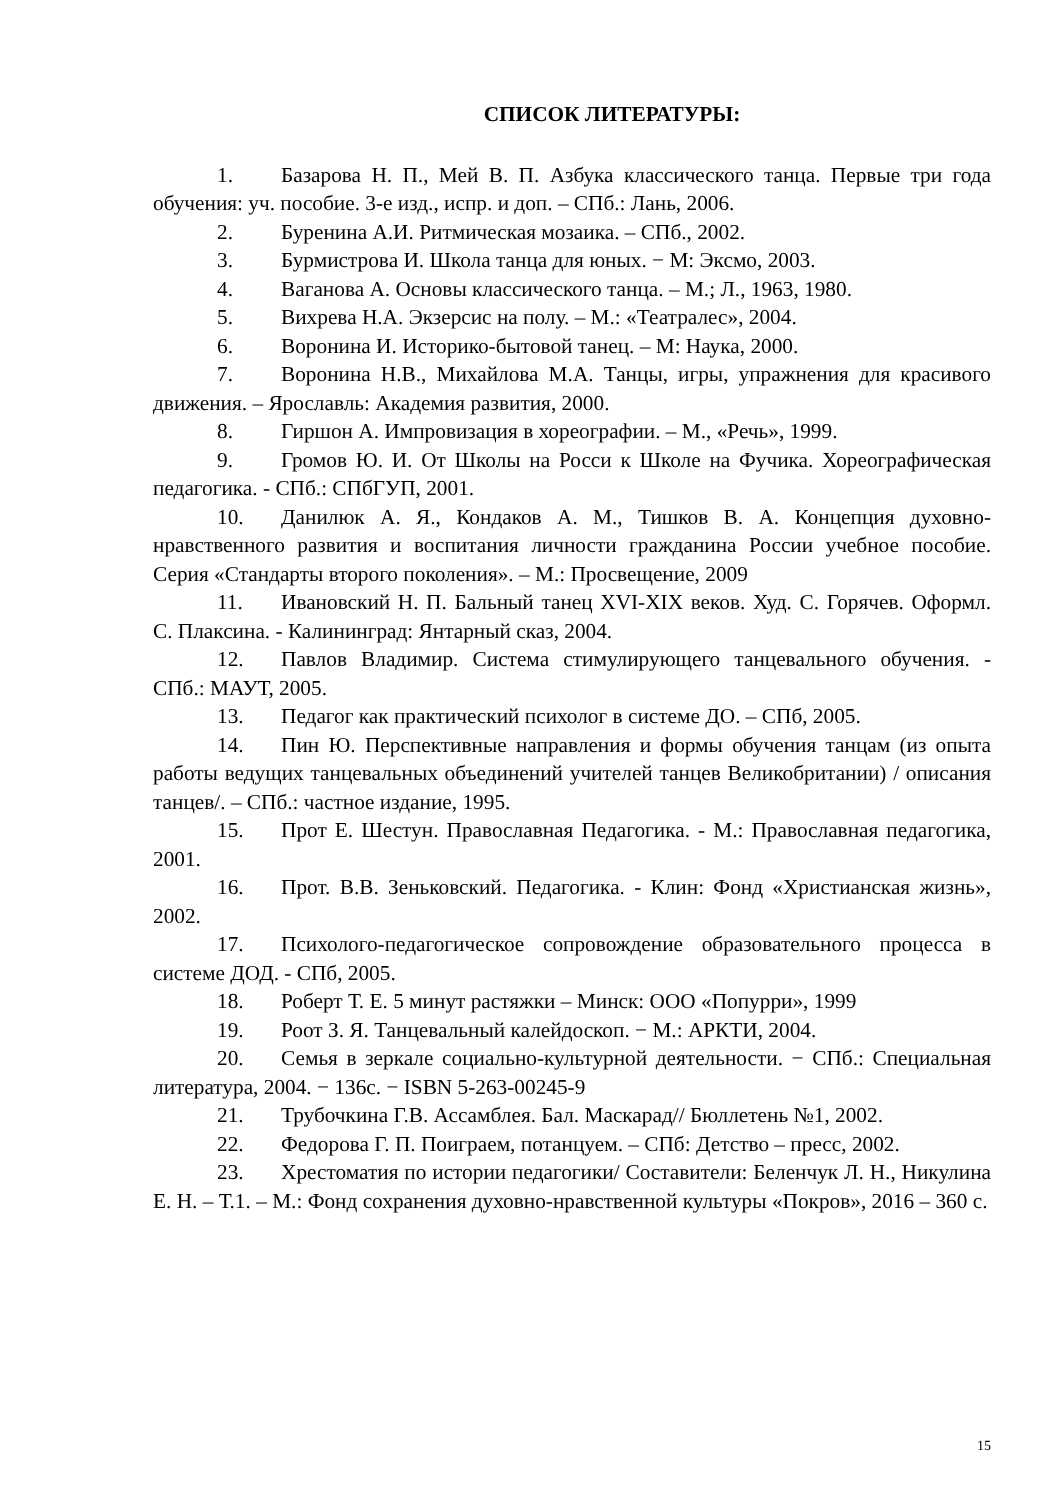СПИСОК ЛИТЕРАТУРЫ:
1. Базарова Н. П., Мей В. П. Азбука классического танца. Первые три года обучения: уч. пособие. 3-е изд., испр. и доп. – СПб.: Лань, 2006.
2. Буренина А.И. Ритмическая мозаика. – СПб., 2002.
3. Бурмистрова И. Школа танца для юных. − М: Эксмо, 2003.
4. Ваганова А. Основы классического танца. – М.; Л., 1963, 1980.
5. Вихрева Н.А. Экзерсис на полу. – М.: «Театралес», 2004.
6. Воронина И. Историко-бытовой танец. – М: Наука, 2000.
7. Воронина Н.В., Михайлова М.А. Танцы, игры, упражнения для красивого движения. – Ярославль: Академия развития, 2000.
8. Гиршон А. Импровизация в хореографии. – М., «Речь», 1999.
9. Громов Ю. И. От Школы на Росси к Школе на Фучика. Хореографическая педагогика. - СПб.: СПбГУП, 2001.
10. Данилюк А. Я., Кондаков А. М., Тишков В. А. Концепция духовно-нравственного развития и воспитания личности гражданина России учебное пособие. Серия «Стандарты второго поколения». – М.: Просвещение, 2009
11. Ивановский Н. П. Бальный танец XVI-XIX веков. Худ. С. Горячев. Оформл. С. Плаксина. - Калининград: Янтарный сказ, 2004.
12. Павлов Владимир. Система стимулирующего танцевального обучения. - СПб.: МАУТ, 2005.
13. Педагог как практический психолог в системе ДО. – СПб, 2005.
14. Пин Ю. Перспективные направления и формы обучения танцам (из опыта работы ведущих танцевальных объединений учителей танцев Великобритании) / описания танцев/. – СПб.: частное издание, 1995.
15. Прот Е. Шестун. Православная Педагогика. - М.: Православная педагогика, 2001.
16. Прот. В.В. Зеньковский. Педагогика. - Клин: Фонд «Христианская жизнь», 2002.
17. Психолого-педагогическое сопровождение образовательного процесса в системе ДОД. - СПб, 2005.
18. Роберт Т. Е. 5 минут растяжки – Минск: ООО «Попурри», 1999
19. Роот З. Я. Танцевальный калейдоскоп. − М.: АРКТИ, 2004.
20. Семья в зеркале социально-культурной деятельности. − СПб.: Специальная литература, 2004. − 136с. − ISBN 5-263-00245-9
21. Трубочкина Г.В. Ассамблея. Бал. Маскарад// Бюллетень №1, 2002.
22. Федорова Г. П. Поиграем, потанцуем. – СПб: Детство – пресс, 2002.
23. Хрестоматия по истории педагогики/ Составители: Беленчук Л. Н., Никулина Е. Н. – Т.1. – М.: Фонд сохранения духовно-нравственной культуры «Покров», 2016 – 360 с.
15